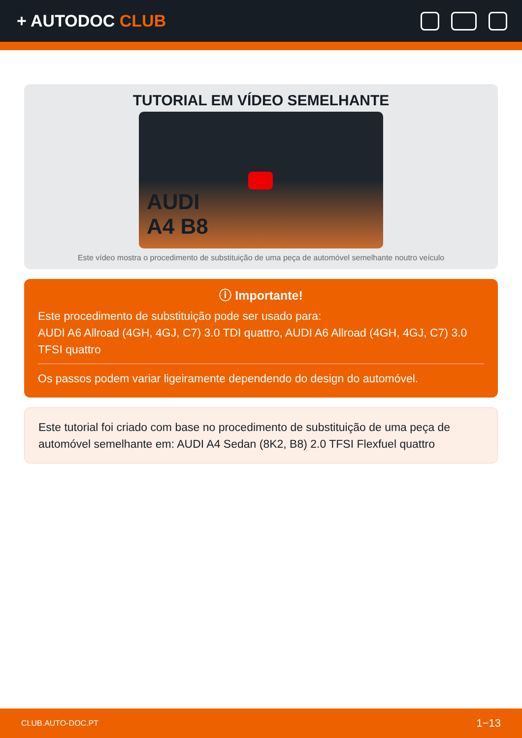+ AUTODOC CLUB
TUTORIAL EM VÍDEO SEMELHANTE
AUDI
A4 B8
Este vídeo mostra o procedimento de substituição de uma peça de automóvel semelhante noutro veículo
ⓘ Importante!
Este procedimento de substituição pode ser usado para:
AUDI A6 Allroad (4GH, 4GJ, C7) 3.0 TDI quattro, AUDI A6 Allroad (4GH, 4GJ, C7) 3.0 TFSI quattro
Os passos podem variar ligeiramente dependendo do design do automóvel.
Este tutorial foi criado com base no procedimento de substituição de uma peça de automóvel semelhante em: AUDI A4 Sedan (8K2, B8) 2.0 TFSI Flexfuel quattro
CLUB.AUTO-DOC.PT 1−13